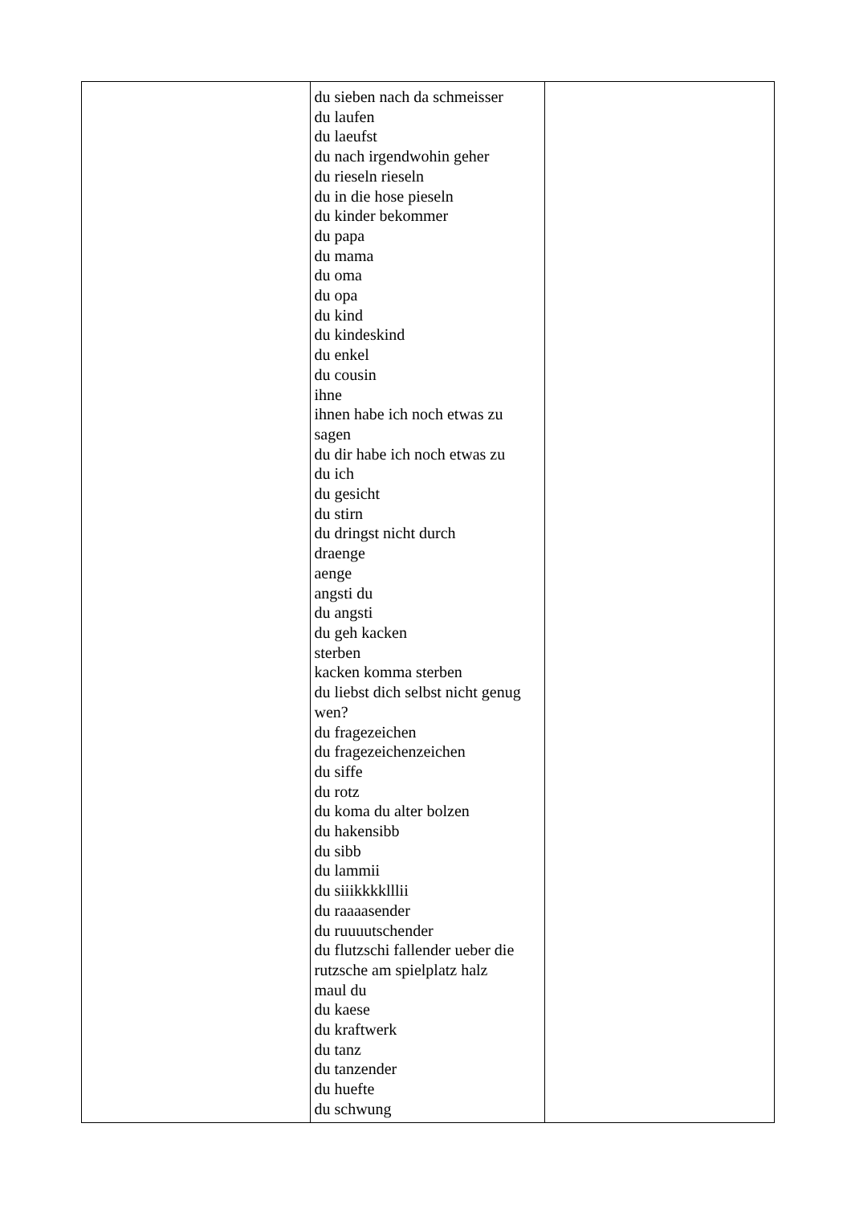| | du sieben nach da schmeisser du laufen du laeufst du nach irgendwohin geher du rieseln rieseln du in die hose pieseln du kinder bekommer du papa du mama du oma du opa du kind du kindeskind du enkel du cousin ihne ihnen habe ich noch etwas zu sagen du dir habe ich noch etwas zu du ich du gesicht du stirn du dringst nicht durch draenge aenge angsti du du angsti du geh kacken sterben kacken komma sterben du liebst dich selbst nicht genug wen? du fragezeichen du fragezeichenzeichen du siffe du rotz du koma du alter bolzen du hakensibb du sibb du lammii du siiikkkklllii du raaaasender du ruuuutschender du flutzschi fallender ueber die rutzsche am spielplatz halz maul du du kaese du kraftwerk du tanz du tanzender du huefte du schwung | |